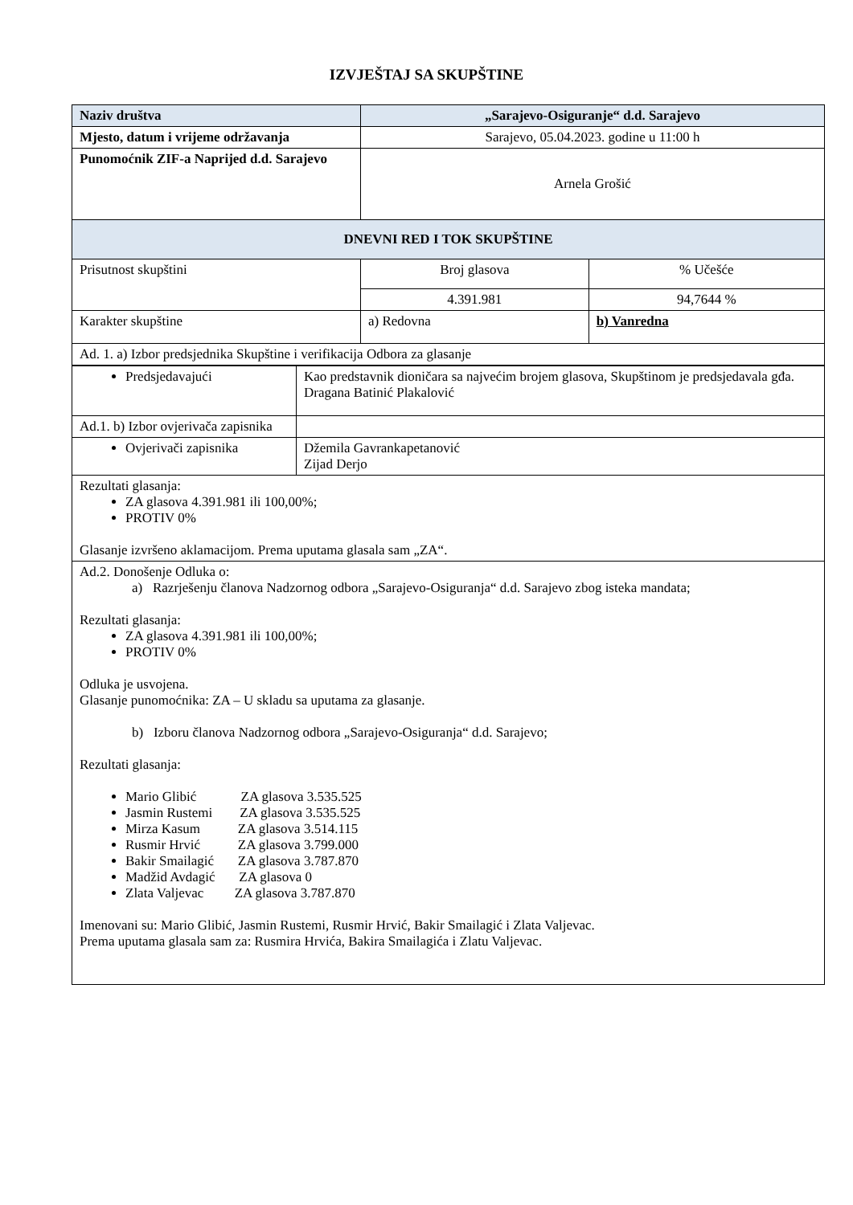IZVJEŠTAJ SA SKUPŠTINE
| Naziv društva | „Sarajevo-Osiguranje“ d.d. Sarajevo | |
| Mjesto, datum i vrijeme održavanja | Sarajevo, 05.04.2023. godine u 11:00 h | |
| Punomoćnik ZIF-a Naprijed d.d. Sarajevo | Arnela Grošić | |
| DNEVNI RED I TOK SKUPŠTINE | | |
| Prisutnost skupštini | Broj glasova | % Učešće |
| | 4.391.981 | 94,7644 % |
| Karakter skupštine | a) Redovna | b) Vanredna |
| Ad. 1. a) Izbor predsjednika Skupštine i verifikacija Odbora za glasanje | | |
| Predsjedavajući | Kao predstavnik dioničara sa najvećim brojem glasova, Skupštinom je predsjedavala gđa. Dragana Batinić Plakalović |
| Ad.1. b) Izbor ovjerivača zapisnika | |
| Ovjerivači zapisnika | Džemila Gavrankapetanović Zijad Derjo |
| Rezultati glasanja: ZA glasova 4.391.981 ili 100,00%; PROTIV 0% Glasanje izvršeno aklamacijom. Prema uputama glasala sam „ZA“. | |
| Ad.2. Donošenje Odluka o: a) Razrješenju članova Nadzornog odbora „Sarajevo-Osiguranja“ d.d. Sarajevo zbog isteka mandata; Rezultati glasanja: ZA glasova 4.391.981 ili 100,00%; PROTIV 0% Odluka je usvojena. Glasanje punomoćnika: ZA – U skladu sa uputama za glasanje. b) Izboru članova Nadzornog odbora „Sarajevo-Osiguranja“ d.d. Sarajevo; Rezultati glasanja: Mario Glibić ZA glasova 3.535.525 Jasmin Rustemi ZA glasova 3.535.525 Mirza Kasum ZA glasova 3.514.115 Rusmir Hrvić ZA glasova 3.799.000 Bakir Smailagić ZA glasova 3.787.870 Madžid Avdagić ZA glasova 0 Zlata Valjevac ZA glasova 3.787.870 Imenovani su: Mario Glibić, Jasmin Rustemi, Rusmir Hrvić, Bakir Smailagić i Zlata Valjevac. Prema uputama glasala sam za: Rusmira Hrvića, Bakira Smailagića i Zlatu Valjevac. | |